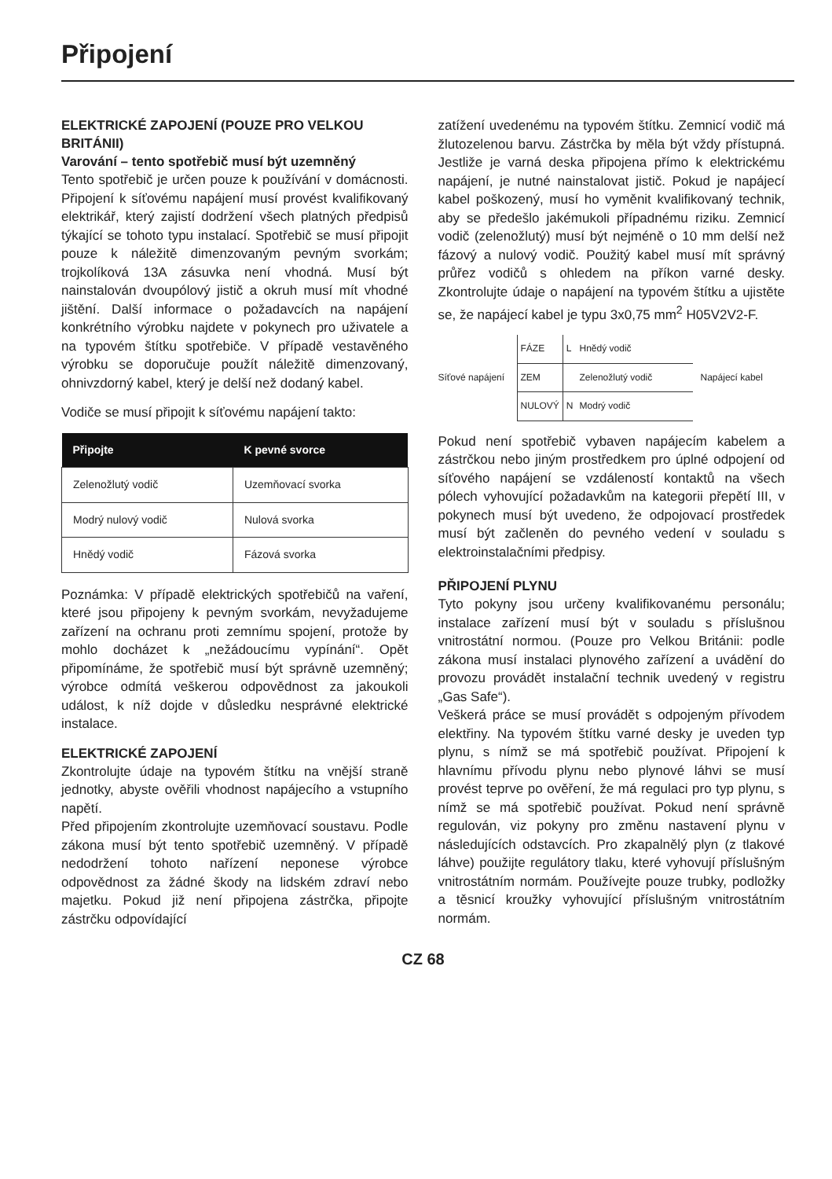Připojení
ELEKTRICKÉ ZAPOJENÍ (POUZE PRO VELKOU BRITÁNII)
Varování – tento spotřebič musí být uzemněný
Tento spotřebič je určen pouze k používání v domácnosti. Připojení k síťovému napájení musí provést kvalifikovaný elektrikář, který zajistí dodržení všech platných předpisů týkající se tohoto typu instalací. Spotřebič se musí připojit pouze k náležitě dimenzovaným pevným svorkám; trojkolíková 13A zásuvka není vhodná. Musí být nainstalován dvoupólový jistič a okruh musí mít vhodné jištění. Další informace o požadavcích na napájení konkrétního výrobku najdete v pokynech pro uživatele a na typovém štítku spotřebiče. V případě vestavěného výrobku se doporučuje použít náležitě dimenzovaný, ohnivzdorný kabel, který je delší než dodaný kabel.
Vodiče se musí připojit k síťovému napájení takto:
| Připojte | K pevné svorce |
| --- | --- |
| Zelenožlutý vodič | Uzemňovací svorka |
| Modrý nulový vodič | Nulová svorka |
| Hnědý vodič | Fázová svorka |
Poznámka: V případě elektrických spotřebičů na vaření, které jsou připojeny k pevným svorkám, nevyžadujeme zařízení na ochranu proti zemnímu spojení, protože by mohlo docházet k „nežádoucímu vypínání“. Opět připomínáme, že spotřebič musí být správně uzemněný; výrobce odmítá veškerou odpovědnost za jakoukoli událost, k níž dojde v důsledku nesprávné elektrické instalace.
ELEKTRICKÉ ZAPOJENÍ
Zkontrolujte údaje na typovém štítku na vnější straně jednotky, abyste ověřili vhodnost napájecího a vstupního napětí.
Před připojením zkontrolujte uzemňovací soustavu. Podle zákona musí být tento spotřebič uzemněný. V případě nedodržení tohoto nařízení neponese výrobce odpovědnost za žádné škody na lidském zdraví nebo majetku. Pokud již není připojena zástrčka, připojte zástrčku odpovídající
zatížení uvedenému na typovém štítku. Zemnicí vodič má žlutozelenou barvu. Zástrčka by měla být vždy přístupná. Jestliže je varná deska připojena přímo k elektrickému napájení, je nutné nainstalovat jistič. Pokud je napájecí kabel poškozený, musí ho vyměnit kvalifikovaný technik, aby se předešlo jakémukoli případnému riziku. Zemnicí vodič (zelenožlutý) musí být nejméně o 10 mm delší než fázový a nulový vodič. Použitý kabel musí mít správný průřez vodičů s ohledem na příkon varné desky. Zkontrolujte údaje o napájení na typovém štítku a ujistěte se, že napájecí kabel je typu 3x0,75 mm<sup>2</sup> H05V2V2-F.
Síťové napájení
| FÁZE | L | Hnědý vodič |
| ZEM | | Zelenožlutý vodič |
| NULOVÝ | N | Modrý vodič |
Napájecí kabel
Pokud není spotřebič vybaven napájecím kabelem a zástrčkou nebo jiným prostředkem pro úplné odpojení od síťového napájení se vzdáleností kontaktů na všech pólech vyhovující požadavkům na kategorii přepětí III, v pokynech musí být uvedeno, že odpojovací prostředek musí být začleněn do pevného vedení v souladu s elektroinstalačními předpisy.
PŘIPOJENÍ PLYNU
Tyto pokyny jsou určeny kvalifikovanému personálu; instalace zařízení musí být v souladu s příslušnou vnitrostátní normou. (Pouze pro Velkou Británii: podle zákona musí instalaci plynového zařízení a uvádění do provozu provádět instalační technik uvedený v registru „Gas Safe“).
Veškerá práce se musí provádět s odpojeným přívodem elektřiny. Na typovém štítku varné desky je uveden typ plynu, s nímž se má spotřebič používat. Připojení k hlavnímu přívodu plynu nebo plynové láhvi se musí provést teprve po ověření, že má regulaci pro typ plynu, s nímž se má spotřebič používat. Pokud není správně regulován, viz pokyny pro změnu nastavení plynu v následujících odstavcích. Pro zkapalnělý plyn (z tlakové láhve) použijte regulátory tlaku, které vyhovují příslušným vnitrostátním normám. Používejte pouze trubky, podložky a těsnicí kroužky vyhovující příslušným vnitrostátním normám.
CZ 68